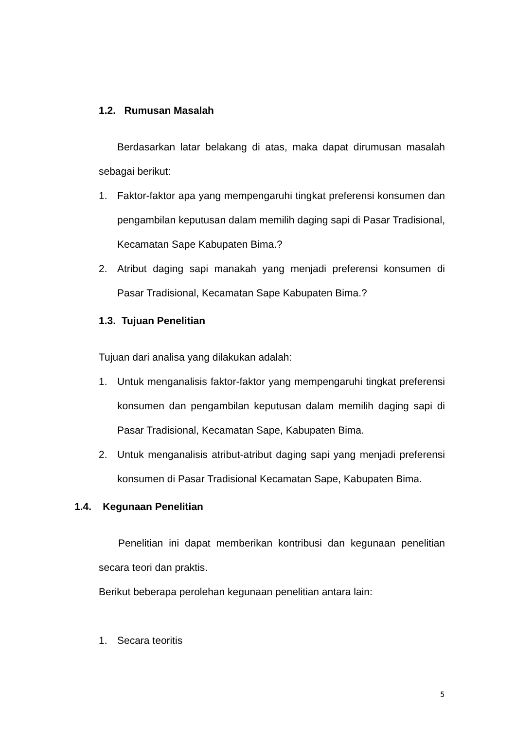1.2. Rumusan Masalah
Berdasarkan latar belakang di atas, maka dapat dirumusan masalah sebagai berikut:
1. Faktor-faktor apa yang mempengaruhi tingkat preferensi konsumen dan pengambilan keputusan dalam memilih daging sapi di Pasar Tradisional, Kecamatan Sape Kabupaten Bima.?
2. Atribut daging sapi manakah yang menjadi preferensi konsumen di Pasar Tradisional, Kecamatan Sape Kabupaten Bima.?
1.3. Tujuan Penelitian
Tujuan dari analisa yang dilakukan adalah:
1. Untuk menganalisis faktor-faktor yang mempengaruhi tingkat preferensi konsumen dan pengambilan keputusan dalam memilih daging sapi di Pasar Tradisional, Kecamatan Sape, Kabupaten Bima.
2. Untuk menganalisis atribut-atribut daging sapi yang menjadi preferensi konsumen di Pasar Tradisional Kecamatan Sape, Kabupaten Bima.
1.4. Kegunaan Penelitian
Penelitian ini dapat memberikan kontribusi dan kegunaan penelitian secara teori dan praktis.
Berikut beberapa perolehan kegunaan penelitian antara lain:
1. Secara teoritis
5